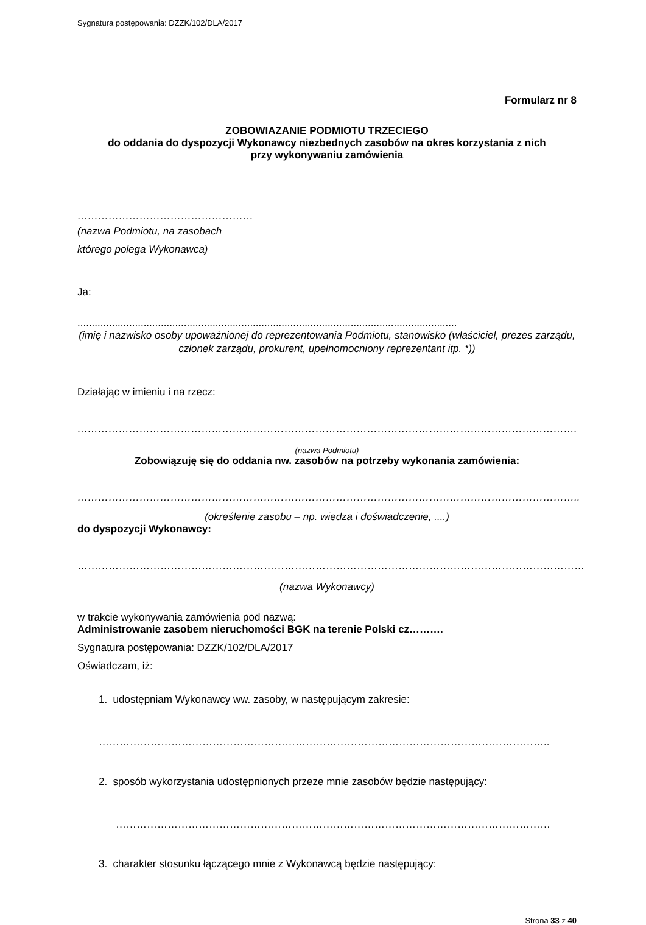Sygnatura postępowania: DZZK/102/DLA/2017
Formularz nr 8
ZOBOWIAZANIE PODMIOTU TRZECIEGO
do oddania do dyspozycji Wykonawcy niezbednych zasobów na okres korzystania z nich
przy wykonywaniu zamówienia
……………………………………………
(nazwa Podmiotu, na zasobach
którego polega Wykonawca)
Ja:
....................................................................................................................................
(imię i nazwisko osoby upoważnionej do reprezentowania Podmiotu, stanowisko (właściciel, prezes zarządu, członek zarządu, prokurent, upełnomocniony reprezentant itp. *))
Działając w imieniu i na rzecz:
……………………………………………………………………………………………………………………………….
(nazwa Podmiotu)
Zobowiązuję się do oddania nw. zasobów na potrzeby wykonania zamówienia:
………………………………………………………………………………………………………………………………..
(określenie zasobu – np. wiedza i doświadczenie, ....)
do dyspozycji Wykonawcy:
…………………………………………………………………………………………………………………………………
(nazwa Wykonawcy)
w trakcie wykonywania zamówienia pod nazwą:
Administrowanie zasobem nieruchomości BGK na terenie Polski cz……….
Sygnatura postępowania: DZZK/102/DLA/2017
Oświadczam, iż:
1. udostępniam Wykonawcy ww. zasoby, w następującym zakresie:
…………………………………………………………………………………………………………………..
2. sposób wykorzystania udostępnionych przeze mnie zasobów będzie następujący:
………………………………………………………………………………………………………………
3. charakter stosunku łączącego mnie z Wykonawcą będzie następujący:
Strona 33 z 40